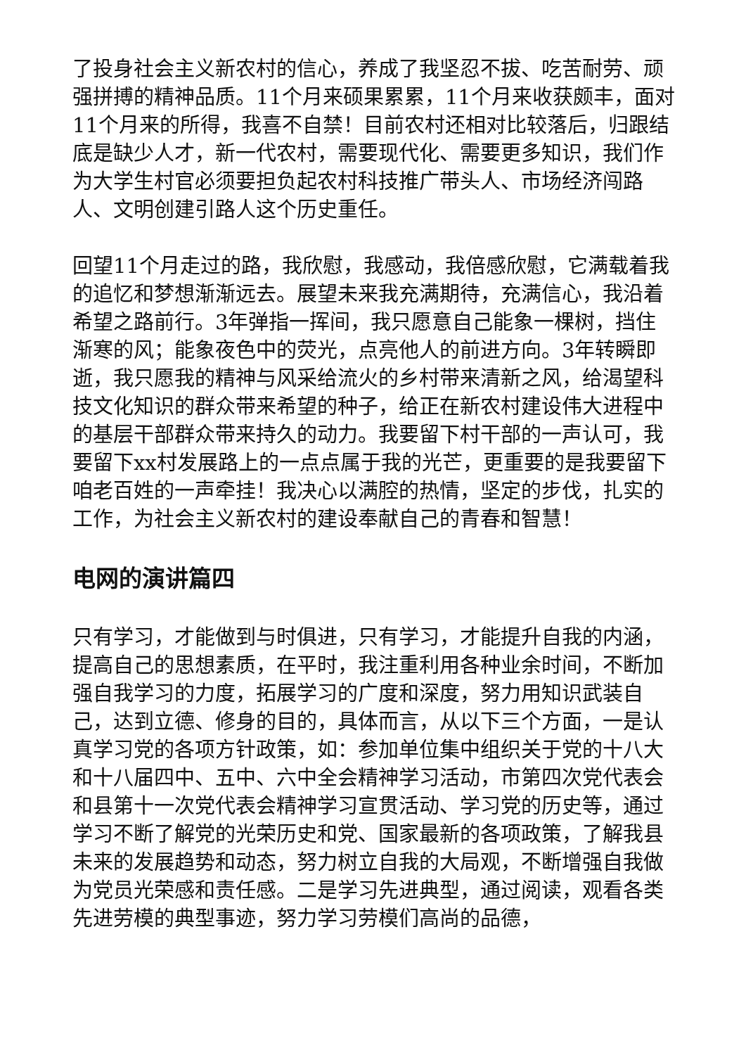了投身社会主义新农村的信心，养成了我坚忍不拔、吃苦耐劳、顽强拼搏的精神品质。11个月来硕果累累，11个月来收获颇丰，面对11个月来的所得，我喜不自禁！目前农村还相对比较落后，归跟结底是缺少人才，新一代农村，需要现代化、需要更多知识，我们作为大学生村官必须要担负起农村科技推广带头人、市场经济闯路人、文明创建引路人这个历史重任。
回望11个月走过的路，我欣慰，我感动，我倍感欣慰，它满载着我的追忆和梦想渐渐远去。展望未来我充满期待，充满信心，我沿着希望之路前行。3年弹指一挥间，我只愿意自己能象一棵树，挡住渐寒的风；能象夜色中的荧光，点亮他人的前进方向。3年转瞬即逝，我只愿我的精神与风采给流火的乡村带来清新之风，给渴望科技文化知识的群众带来希望的种子，给正在新农村建设伟大进程中的基层干部群众带来持久的动力。我要留下村干部的一声认可，我要留下xx村发展路上的一点点属于我的光芒，更重要的是我要留下咱老百姓的一声牵挂！我决心以满腔的热情，坚定的步伐，扎实的工作，为社会主义新农村的建设奉献自己的青春和智慧！
电网的演讲篇四
只有学习，才能做到与时俱进，只有学习，才能提升自我的内涵，提高自己的思想素质，在平时，我注重利用各种业余时间，不断加强自我学习的力度，拓展学习的广度和深度，努力用知识武装自己，达到立德、修身的目的，具体而言，从以下三个方面，一是认真学习党的各项方针政策，如：参加单位集中组织关于党的十八大和十八届四中、五中、六中全会精神学习活动，市第四次党代表会和县第十一次党代表会精神学习宣贯活动、学习党的历史等，通过学习不断了解党的光荣历史和党、国家最新的各项政策，了解我县未来的发展趋势和动态，努力树立自我的大局观，不断增强自我做为党员光荣感和责任感。二是学习先进典型，通过阅读，观看各类先进劳模的典型事迹，努力学习劳模们高尚的品德，